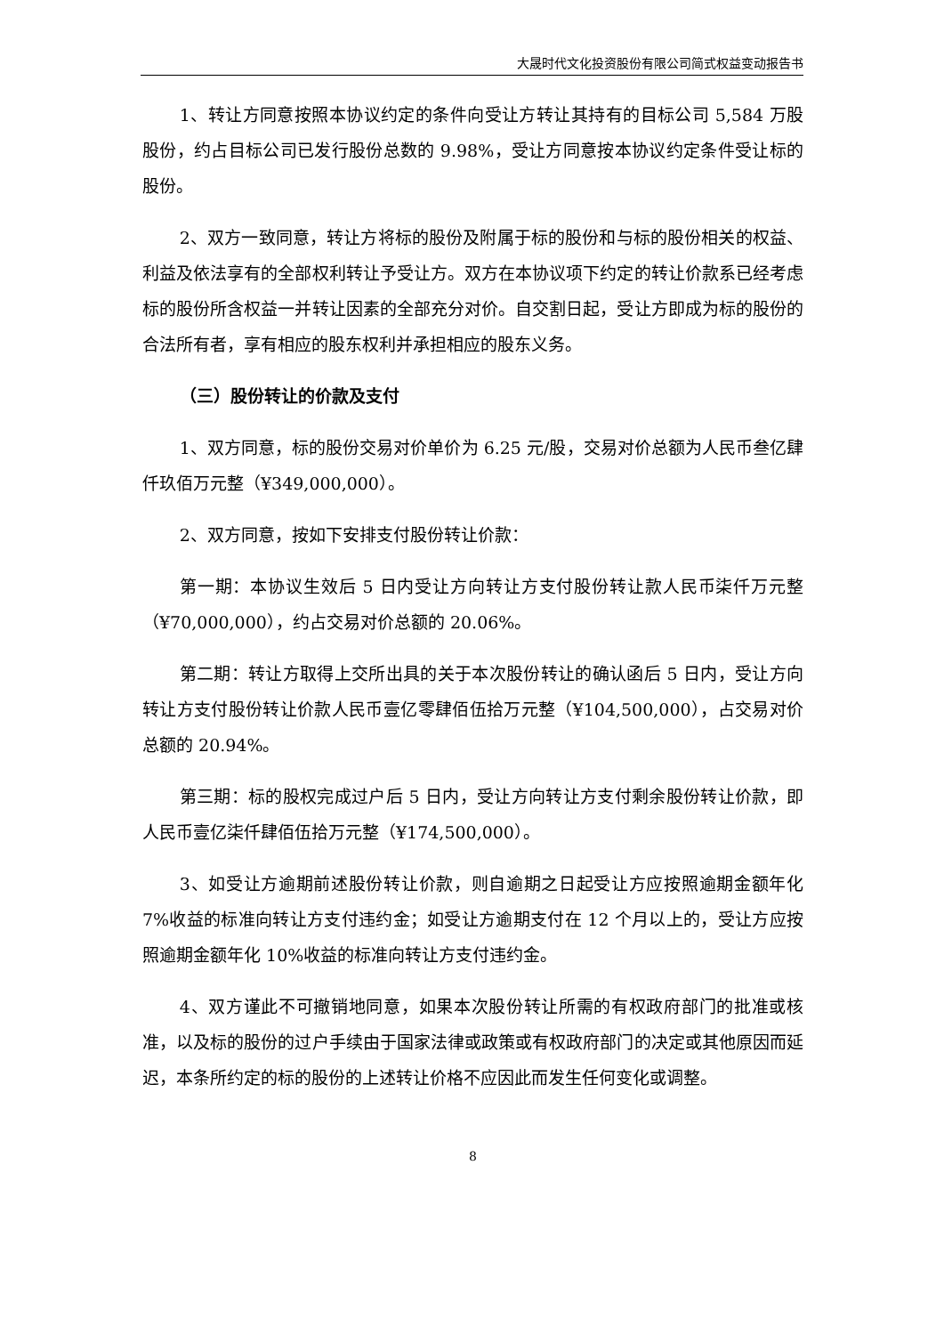大晟时代文化投资股份有限公司简式权益变动报告书
1、转让方同意按照本协议约定的条件向受让方转让其持有的目标公司 5,584 万股股份，约占目标公司已发行股份总数的 9.98%，受让方同意按本协议约定条件受让标的股份。
2、双方一致同意，转让方将标的股份及附属于标的股份和与标的股份相关的权益、利益及依法享有的全部权利转让予受让方。双方在本协议项下约定的转让价款系已经考虑标的股份所含权益一并转让因素的全部充分对价。自交割日起，受让方即成为标的股份的合法所有者，享有相应的股东权利并承担相应的股东义务。
（三）股份转让的价款及支付
1、双方同意，标的股份交易对价单价为 6.25 元/股，交易对价总额为人民币叁亿肆仟玖佰万元整（¥349,000,000）。
2、双方同意，按如下安排支付股份转让价款：
第一期：本协议生效后 5 日内受让方向转让方支付股份转让款人民币柒仟万元整（¥70,000,000），约占交易对价总额的 20.06%。
第二期：转让方取得上交所出具的关于本次股份转让的确认函后 5 日内，受让方向转让方支付股份转让价款人民币壹亿零肆佰伍拾万元整（¥104,500,000），占交易对价总额的 20.94%。
第三期：标的股权完成过户后 5 日内，受让方向转让方支付剩余股份转让价款，即人民币壹亿柒仟肆佰伍拾万元整（¥174,500,000）。
3、如受让方逾期前述股份转让价款，则自逾期之日起受让方应按照逾期金额年化 7%收益的标准向转让方支付违约金；如受让方逾期支付在 12 个月以上的，受让方应按照逾期金额年化 10%收益的标准向转让方支付违约金。
4、双方谨此不可撤销地同意，如果本次股份转让所需的有权政府部门的批准或核准，以及标的股份的过户手续由于国家法律或政策或有权政府部门的决定或其他原因而延迟，本条所约定的标的股份的上述转让价格不应因此而发生任何变化或调整。
8